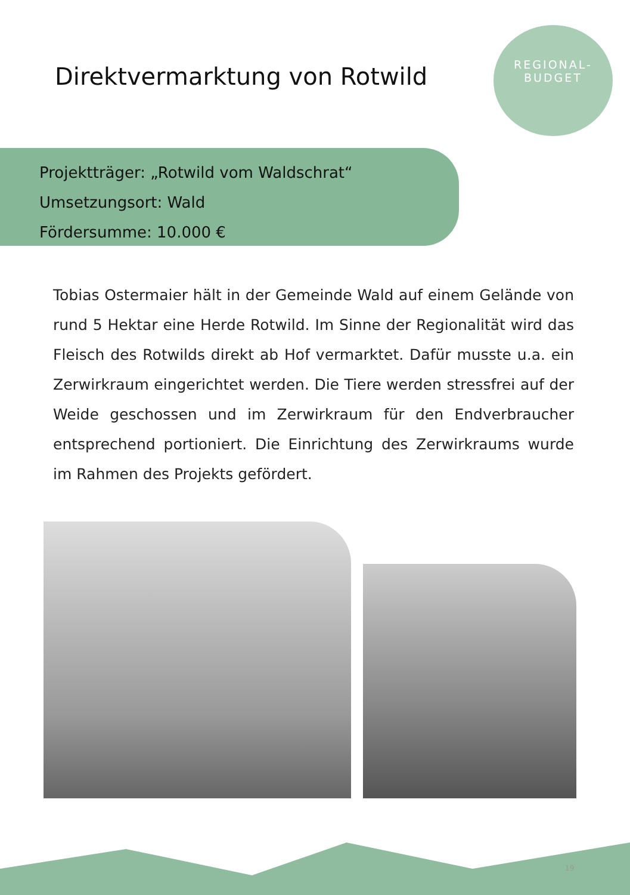Direktvermarktung von Rotwild
REGIONAL-
BUDGET
Projektträger: „Rotwild vom Waldschrat“
Umsetzungsort: Wald
Fördersumme: 10.000 €
Tobias Ostermaier hält in der Gemeinde Wald auf einem Gelände von rund 5 Hektar eine Herde Rotwild. Im Sinne der Regionalität wird das Fleisch des Rotwilds direkt ab Hof vermarktet. Dafür musste u.a. ein Zerwirkraum eingerichtet werden. Die Tiere werden stressfrei auf der Weide geschossen und im Zerwirkraum für den Endverbraucher entsprechend portioniert. Die Einrichtung des Zerwirkraums wurde im Rahmen des Projekts gefördert.
19